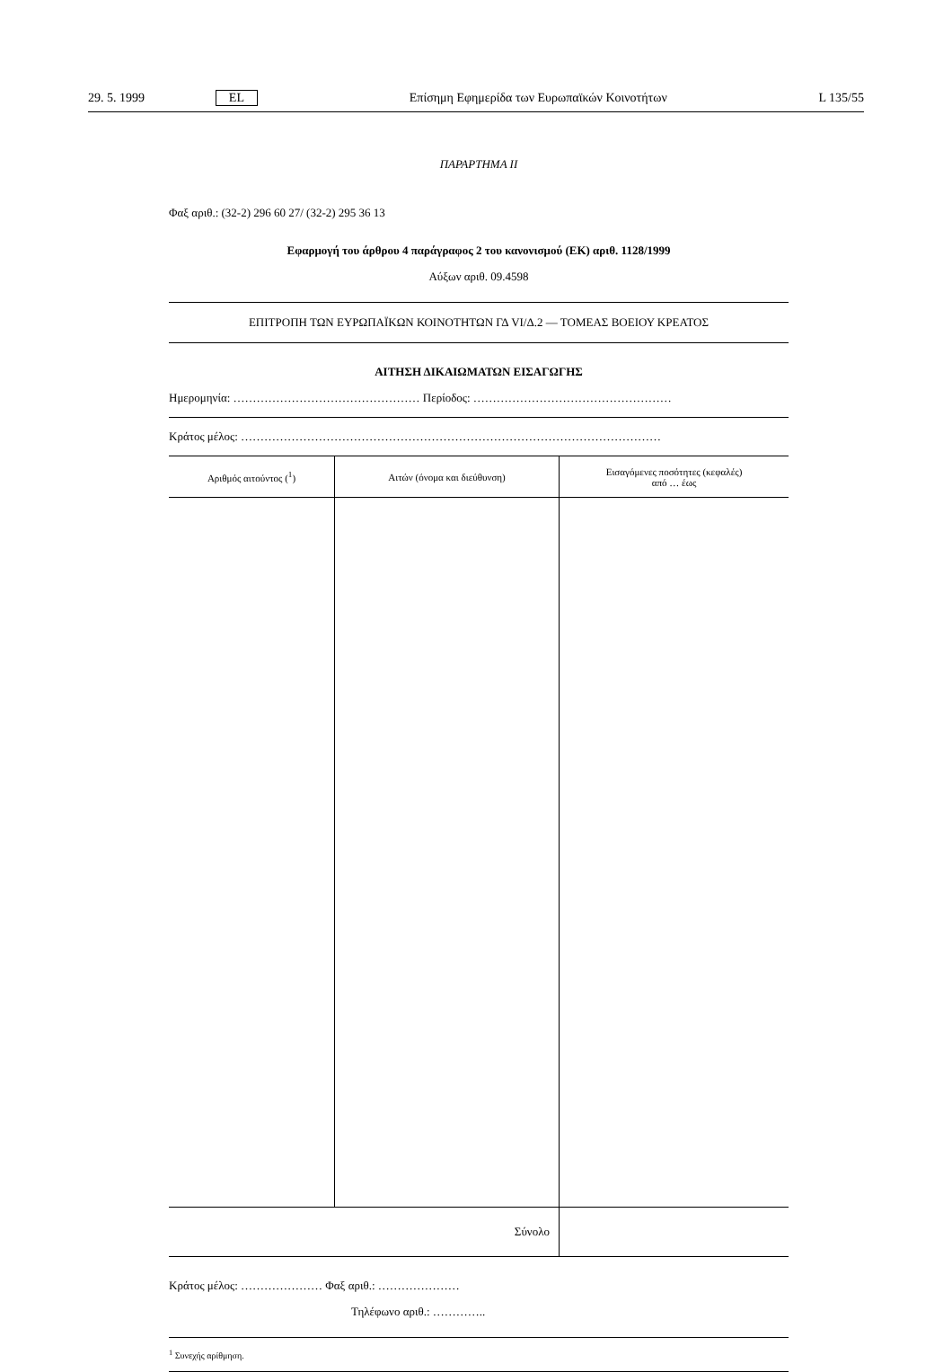29. 5. 1999 EL Επίσημη Εφημερίδα των Ευρωπαϊκών Κοινοτήτων L 135/55
ΠΑΡΑΡΤΗΜΑ ΙΙ
Φαξ αριθ.: (32-2) 296 60 27/ (32-2) 295 36 13
Εφαρμογή του άρθρου 4 παράγραφος 2 του κανονισμού (ΕΚ) αριθ. 1128/1999
Αύξων αριθ. 09.4598
ΕΠΙΤΡΟΠΗ ΤΩΝ ΕΥΡΩΠΑΪΚΩΝ ΚΟΙΝΟΤΗΤΩΝ ΓΔ VI/Δ.2 — ΤΟΜΕΑΣ ΒΟΕΙΟΥ ΚΡΕΑΤΟΣ
ΑΙΤΗΣΗ ΔΙΚΑΙΩΜΑΤΩΝ ΕΙΣΑΓΩΓΗΣ
Ημερομηνία: ………………………………………… Περίοδος: ……………………………………………
Κράτος μέλος: ………………………………………………………………………………………………
| Αριθμός αιτούντος (<sup>1</sup>) | Αιτών (όνομα και διεύθυνση) | Εισαγόμενες ποσότητες (κεφαλές) από … έως |
| --- | --- | --- |
| Σύνολο | | |
Κράτος μέλος: ………………… Φαξ αριθ.: …………………
Τηλέφωνο αριθ.: …………..
<sup>1</sup> Συνεχής αρίθμηση.